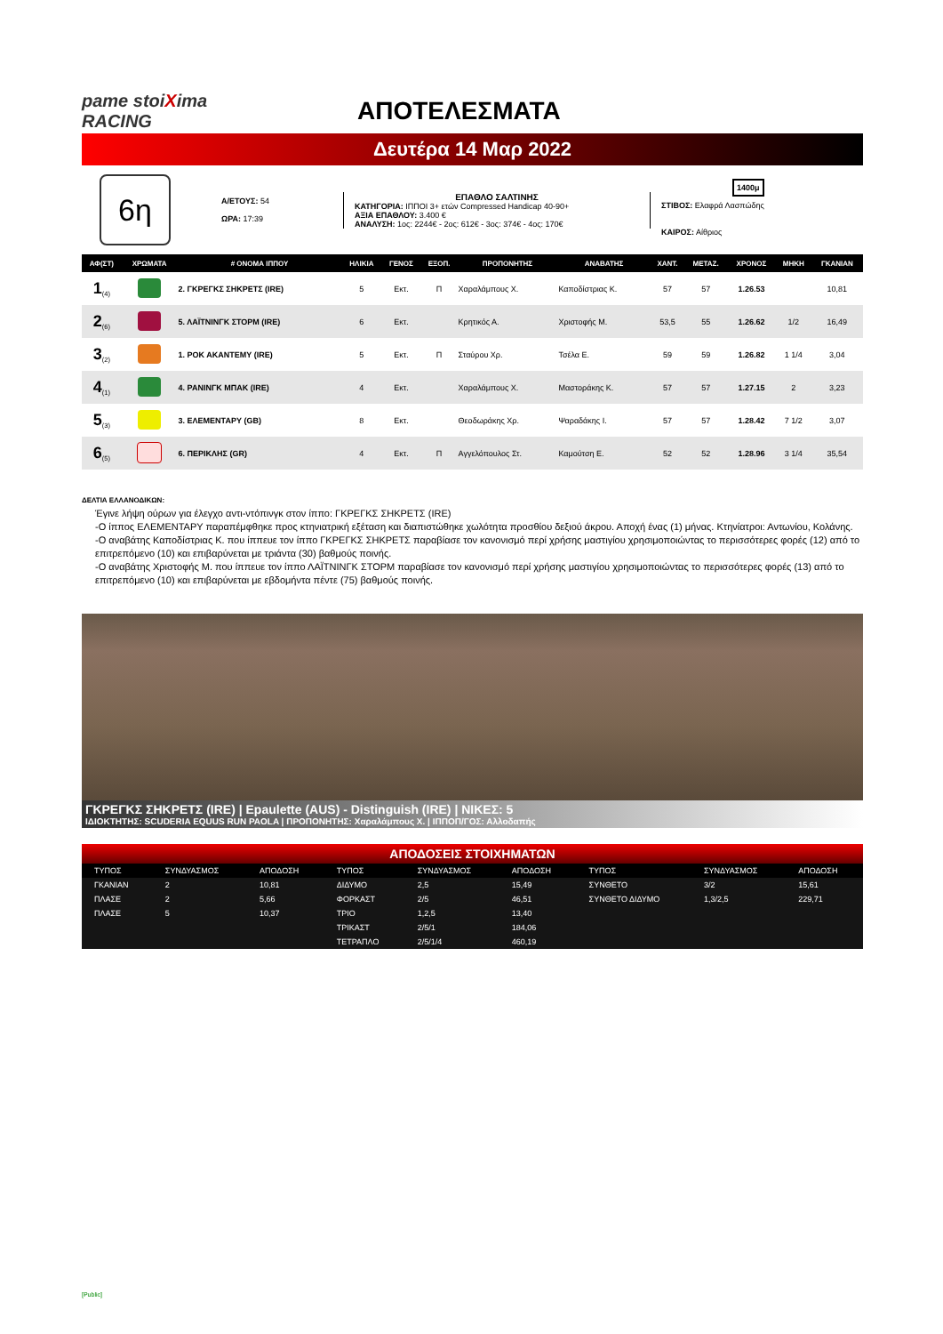pame stoiXima RACING
ΑΠΟΤΕΛΕΣΜΑΤΑ
Δευτέρα 14 Μαρ 2022
6η
Α/ΕΤΟΥΣ: 54
ΩΡΑ: 17:39
ΕΠΑΘΛΟ ΣΑΛΤΙΝΗΣ
ΚΑΤΗΓΟΡΙΑ: ΙΠΠΟΙ 3+ ετών Compressed Handicap 40-90+
ΑΞΙΑ ΕΠΑΘΛΟΥ: 3.400 €
ΑΝΑΛΥΣΗ: 1ος: 2244€ - 2ος: 612€ - 3ος: 374€ - 4ος: 170€
1400μ
ΣΤΙΒΟΣ: Ελαφρά Λασπώδης
ΚΑΙΡΟΣ: Αίθριος
| ΑΦ(ΣΤ) | ΧΡΩΜΑΤΑ | # ΟΝΟΜΑ ΙΠΠΟΥ | ΗΛΙΚΙΑ | ΓΕΝΟΣ | ΕΞΟΠ. | ΠΡΟΠΟΝΗΤΗΣ | ΑΝΑΒΑΤΗΣ | ΧΑΝΤ. | ΜΕΤΑΖ. | ΧΡΟΝΟΣ | ΜΗΚΗ | ΓΚΑΝΙΑΝ |
| --- | --- | --- | --- | --- | --- | --- | --- | --- | --- | --- | --- | --- |
| 1<sub>(4)</sub> | | 2. ΓΚΡΕΓΚΣ ΣΗΚΡΕΤΣ (IRE) | 5 | Εκτ. | Π | Χαραλάμπους Χ. | Καποδίστριας Κ. | 57 | 57 | 1.26.53 | | 10,81 |
| 2<sub>(6)</sub> | | 5. ΛΑΪΤΝΙΝΓΚ ΣΤΟΡΜ (IRE) | 6 | Εκτ. | | Κρητικός Α. | Χριστοφής Μ. | 53,5 | 55 | 1.26.62 | 1/2 | 16,49 |
| 3<sub>(2)</sub> | | 1. ΡΟΚ ΑΚΑΝΤΕΜΥ (IRE) | 5 | Εκτ. | Π | Σταύρου Χρ. | Τσέλα Ε. | 59 | 59 | 1.26.82 | 1 1/4 | 3,04 |
| 4<sub>(1)</sub> | | 4. ΡΑΝΙΝΓΚ ΜΠΑΚ (IRE) | 4 | Εκτ. | | Χαραλάμπους Χ. | Μαστοράκης Κ. | 57 | 57 | 1.27.15 | 2 | 3,23 |
| 5<sub>(3)</sub> | | 3. ΕΛΕΜΕΝΤΑΡΥ (GB) | 8 | Εκτ. | | Θεοδωράκης Χρ. | Ψαραδάκης Ι. | 57 | 57 | 1.28.42 | 7 1/2 | 3,07 |
| 6<sub>(5)</sub> | | 6. ΠΕΡΙΚΛΗΣ (GR) | 4 | Εκτ. | Π | Αγγελόπουλος Στ. | Καμούτση Ε. | 52 | 52 | 1.28.96 | 3 1/4 | 35,54 |
ΔΕΛΤΙΑ ΕΛΛΑΝΟΔΙΚΩΝ:
Έγινε λήψη ούρων για έλεγχο αντι-ντόπινγκ στον ίππο: ΓΚΡΕΓΚΣ ΣΗΚΡΕΤΣ (IRE)
-Ο ίππος ΕΛΕΜΕΝΤΑΡΥ παραπέμφθηκε προς κτηνιατρική εξέταση και διαπιστώθηκε χωλότητα προσθίου δεξιού άκρου. Αποχή ένας (1) μήνας. Κτηνίατροι: Αντωνίου, Κολάνης.
-Ο αναβάτης Καποδίστριας Κ. που ίππευε τον ίππο ΓΚΡΕΓΚΣ ΣΗΚΡΕΤΣ παραβίασε τον κανονισμό περί χρήσης μαστιγίου χρησιμοποιώντας το περισσότερες φορές (12) από το επιτρεπόμενο (10) και επιβαρύνεται με τριάντα (30) βαθμούς ποινής.
-Ο αναβάτης Χριστοφής Μ. που ίππευε τον ίππο ΛΑΪΤΝΙΝΓΚ ΣΤΟΡΜ παραβίασε τον κανονισμό περί χρήσης μαστιγίου χρησιμοποιώντας το περισσότερες φορές (13) από το επιτρεπόμενο (10) και επιβαρύνεται με εβδομήντα πέντε (75) βαθμούς ποινής.
ΓΚΡΕΓΚΣ ΣΗΚΡΕΤΣ (IRE) | Epaulette (AUS) - Distinguish (IRE) | ΝΙΚΕΣ: 5
ΙΔΙΟΚΤΗΤΗΣ: SCUDERIA EQUUS RUN PAOLA | ΠΡΟΠΟΝΗΤΗΣ: Χαραλάμπους Χ. | ΙΠΠΟΠ/ΓΟΣ: Αλλοδαπής
ΑΠΟΔΟΣΕΙΣ ΣΤΟΙΧΗΜΑΤΩΝ
| ΤΥΠΟΣ | ΣΥΝΔΥΑΣΜΟΣ | ΑΠΟΔΟΣΗ | ΤΥΠΟΣ | ΣΥΝΔΥΑΣΜΟΣ | ΑΠΟΔΟΣΗ | ΤΥΠΟΣ | ΣΥΝΔΥΑΣΜΟΣ | ΑΠΟΔΟΣΗ |
| --- | --- | --- | --- | --- | --- | --- | --- | --- |
| ΓΚΑΝΙΑΝ | 2 | 10,81 | ΔΙΔΥΜΟ | 2,5 | 15,49 | ΣΥΝΘΕΤΟ | 3/2 | 15,61 |
| ΠΛΑΣΕ | 2 | 5,66 | ΦΟΡΚΑΣΤ | 2/5 | 46,51 | ΣΥΝΘΕΤΟ ΔΙΔΥΜΟ | 1,3/2,5 | 229,71 |
| ΠΛΑΣΕ | 5 | 10,37 | ΤΡΙΟ | 1,2,5 | 13,40 | | | |
| | | | ΤΡΙΚΑΣΤ | 2/5/1 | 184,06 | | | |
| | | | ΤΕΤΡΑΠΛΟ | 2/5/1/4 | 460,19 | | | |
[Public]